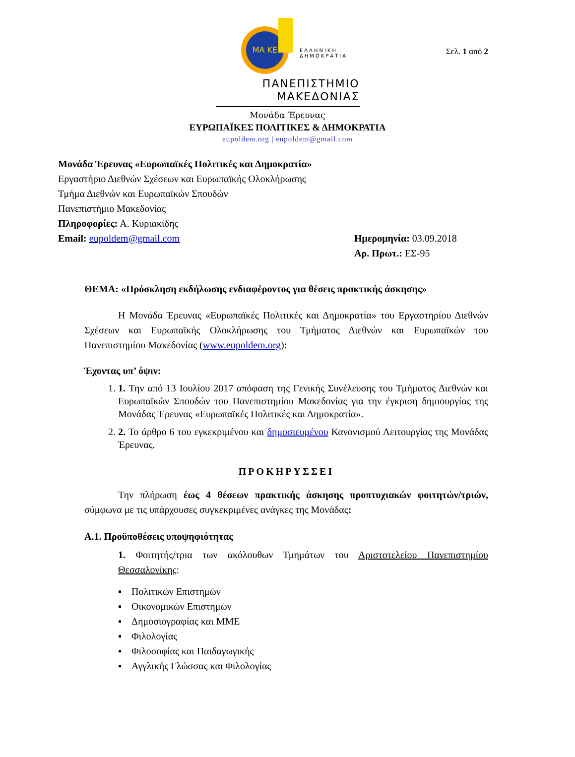Σελ. 1 από 2
ΜΑ ΚΕ
ΕΛΛΗΝΙΚΗ
ΔΗΜΟΚΡΑΤΙΑ
ΠΑΝΕΠΙΣΤΗΜΙΟ
ΜΑΚΕΔΟΝΙΑΣ
Μονάδα Έρευνας
ΕΥΡΩΠΑΪΚΕΣ ΠΟΛΙΤΙΚΕΣ & ΔΗΜΟΚΡΑΤΙΑ
eupoldem.org | eupoldem@gmail.com
Μονάδα Έρευνας «Ευρωπαϊκές Πολιτικές και Δημοκρατία»
Εργαστήριο Διεθνών Σχέσεων και Ευρωπαϊκής Ολοκλήρωσης
Τμήμα Διεθνών και Ευρωπαϊκών Σπουδών
Πανεπιστήμιο Μακεδονίας
Πληροφορίες: Α. Κυριακίδης
Email: eupoldem@gmail.com Ημερομηνία: 03.09.2018
Αρ. Πρωτ.: ΕΣ-95
ΘΕΜΑ: «Πρόσκληση εκδήλωσης ενδιαφέροντος για θέσεις πρακτικής άσκησης»
Η Μονάδα Έρευνας «Ευρωπαϊκές Πολιτικές και Δημοκρατία» του Εργαστηρίου Διεθνών Σχέσεων και Ευρωπαϊκής Ολοκλήρωσης του Τμήματος Διεθνών και Ευρωπαϊκών του Πανεπιστημίου Μακεδονίας (www.eupoldem.org):
Έχοντας υπ’ όψιν:
1. 1. Την από 13 Ιουλίου 2017 απόφαση της Γενικής Συνέλευσης του Τμήματος Διεθνών και Ευρωπαϊκών Σπουδών του Πανεπιστημίου Μακεδονίας για την έγκριση δημιουργίας της Μονάδας Έρευνας «Ευρωπαϊκές Πολιτικές και Δημοκρατία».
2. 2. Το άρθρο 6 του εγκεκριμένου και δημοσιευμένου Κανονισμού Λειτουργίας της Μονάδας Έρευνας.
ΠΡΟΚΗΡΥΣΣΕΙ
Την πλήρωση έως 4 θέσεων πρακτικής άσκησης προπτυχιακών φοιτητών/τριών, σύμφωνα με τις υπάρχουσες συγκεκριμένες ανάγκες της Μονάδας:
Α.1. Προϋποθέσεις υποψηφιότητας
1. Φοιτητής/τρια των ακόλουθων Τμημάτων του Αριστοτελείου Πανεπιστημίου Θεσσαλονίκης:
▪ Πολιτικών Επιστημών
▪ Οικονομικών Επιστημών
▪ Δημοσιογραφίας και ΜΜΕ
▪ Φιλολογίας
▪ Φιλοσοφίας και Παιδαγωγικής
▪ Αγγλικής Γλώσσας και Φιλολογίας